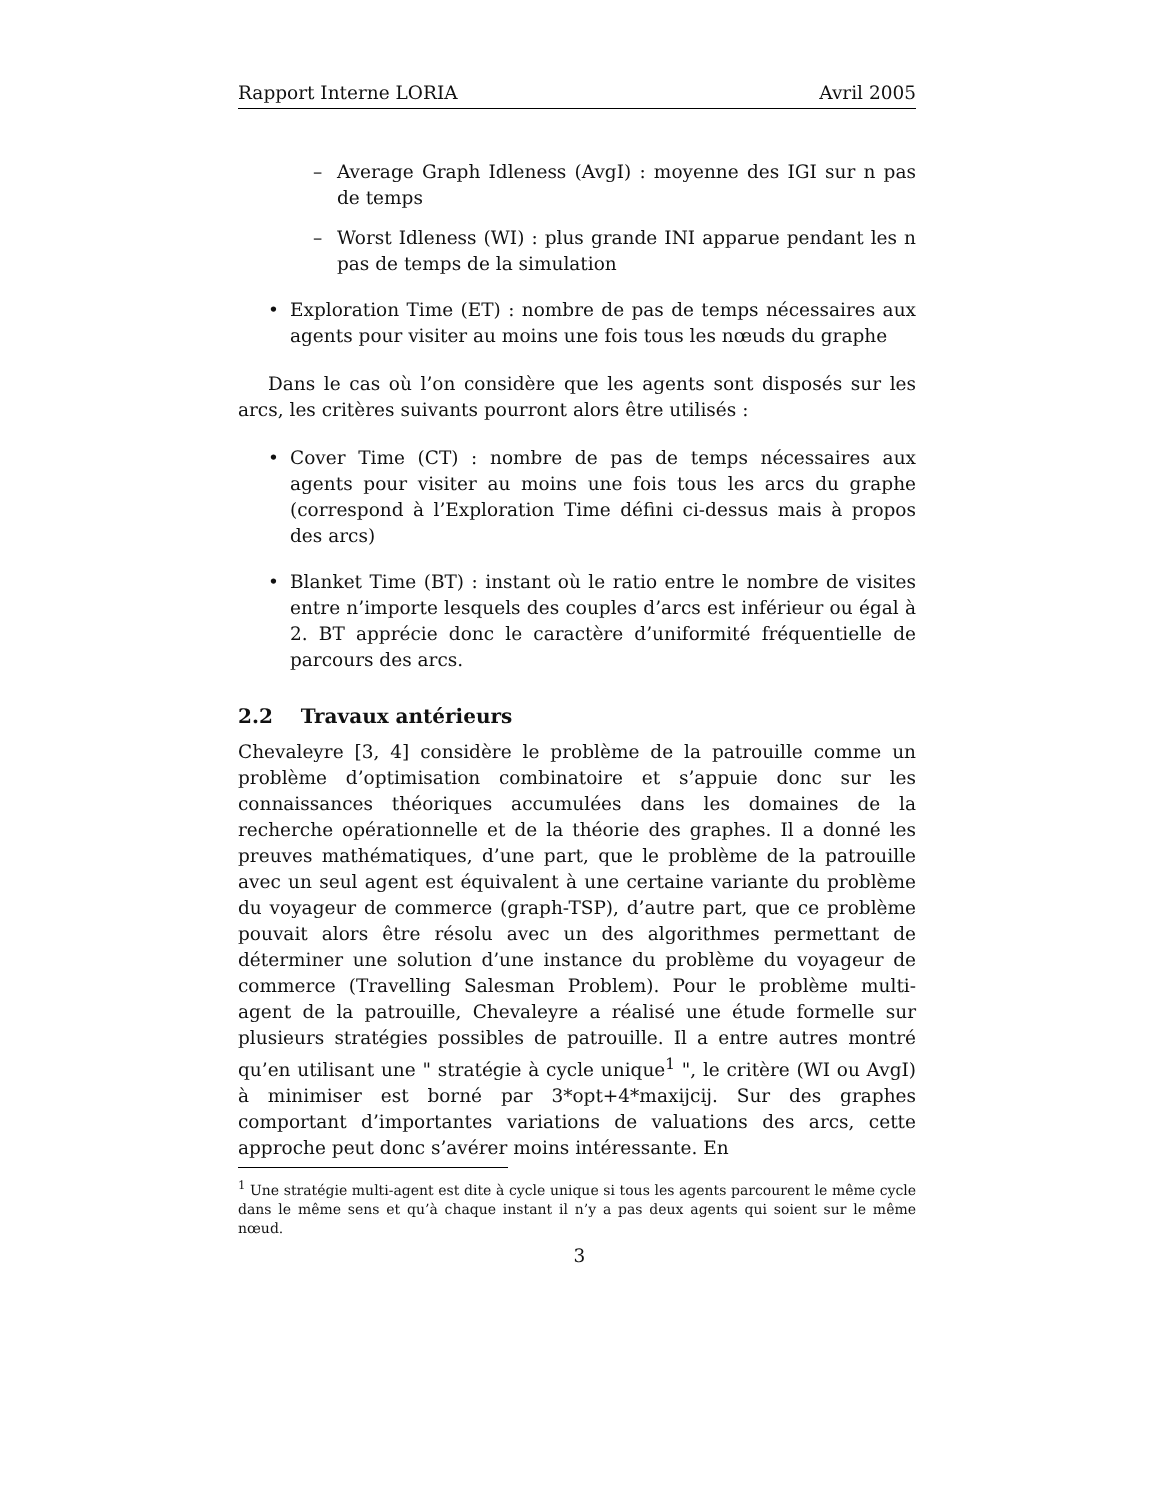Rapport Interne LORIA Avril 2005
– Average Graph Idleness (AvgI) : moyenne des IGI sur n pas de temps
– Worst Idleness (WI) : plus grande INI apparue pendant les n pas de temps de la simulation
• Exploration Time (ET) : nombre de pas de temps nécessaires aux agents pour visiter au moins une fois tous les nœuds du graphe
Dans le cas où l’on considère que les agents sont disposés sur les arcs, les critères suivants pourront alors être utilisés :
• Cover Time (CT) : nombre de pas de temps nécessaires aux agents pour visiter au moins une fois tous les arcs du graphe (correspond à l’Exploration Time défini ci-dessus mais à propos des arcs)
• Blanket Time (BT) : instant où le ratio entre le nombre de visites entre n’importe lesquels des couples d’arcs est inférieur ou égal à 2. BT apprécie donc le caractère d’uniformité fréquentielle de parcours des arcs.
2.2 Travaux antérieurs
Chevaleyre [3, 4] considère le problème de la patrouille comme un problème d’optimisation combinatoire et s’appuie donc sur les connaissances théoriques accumulées dans les domaines de la recherche opérationnelle et de la théorie des graphes. Il a donné les preuves mathématiques, d’une part, que le problème de la patrouille avec un seul agent est équivalent à une certaine variante du problème du voyageur de commerce (graph-TSP), d’autre part, que ce problème pouvait alors être résolu avec un des algorithmes permettant de déterminer une solution d’une instance du problème du voyageur de commerce (Travelling Salesman Problem). Pour le problème multi-agent de la patrouille, Chevaleyre a réalisé une étude formelle sur plusieurs stratégies possibles de patrouille. Il a entre autres montré qu’en utilisant une " stratégie à cycle unique<sup>1</sup> ", le critère (WI ou AvgI) à minimiser est borné par 3*opt+4*maxijcij. Sur des graphes comportant d’importantes variations de valuations des arcs, cette approche peut donc s’avérer moins intéressante. En
<sup>1</sup> Une stratégie multi-agent est dite à cycle unique si tous les agents parcourent le même cycle dans le même sens et qu’à chaque instant il n’y a pas deux agents qui soient sur le même nœud.
3